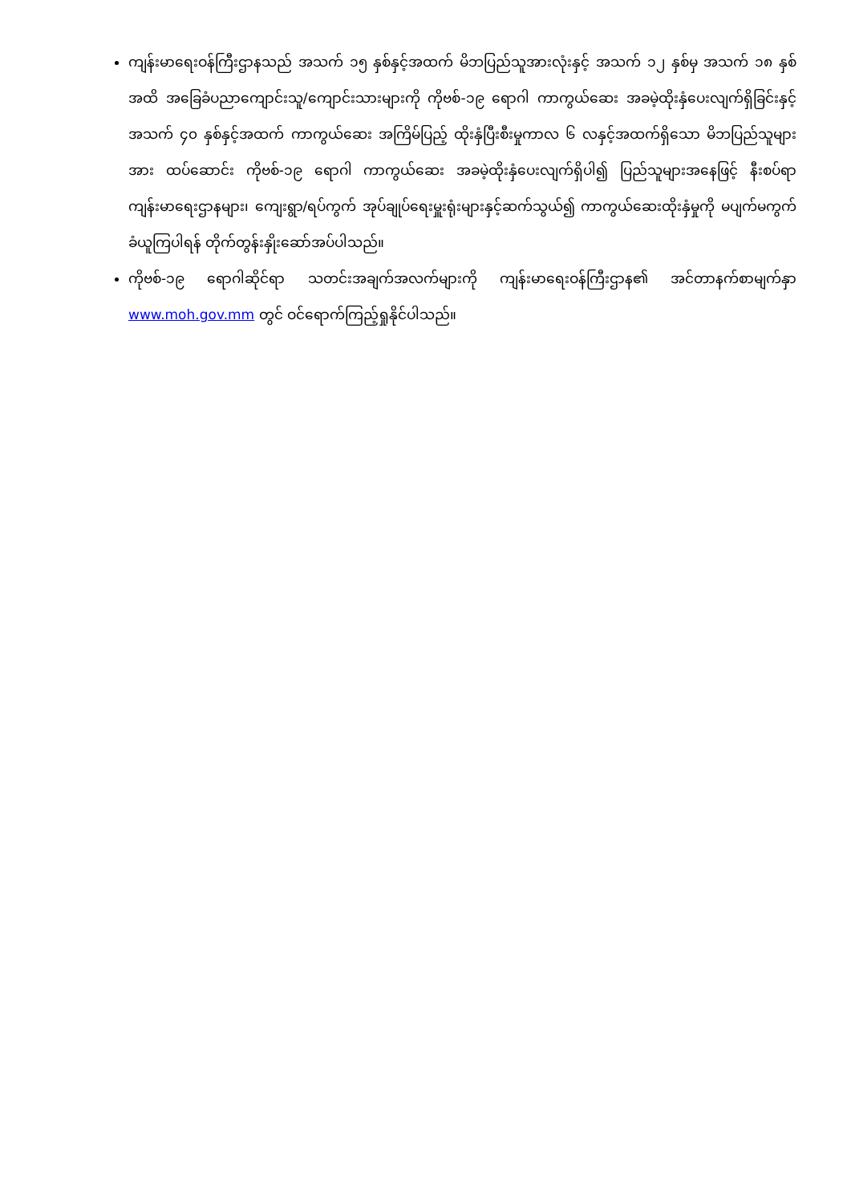ကျန်းမာရေးဝန်ကြီးဌာနသည် အသက် ၁၅ နှစ်နှင့်အထက် မိဘပြည်သူအားလုံးနှင့် အသက် ၁၂ နှစ်မှ အသက် ၁၈ နှစ်အထိ အခြေခံပညာကျောင်းသူ/ကျောင်းသားများကို ကိုဗစ်-၁၉ ရောဂါ ကာကွယ်ဆေး အခမဲ့ထိုးနှံပေးလျက်ရှိခြင်းနှင့် အသက် ၄၀ နှစ်နှင့်အထက် ကာကွယ်ဆေး အကြိမ်ပြည့် ထိုးနှံပြီးစီးမှုကာလ ၆ လနှင့်အထက်ရှိသော မိဘပြည်သူများအား ထပ်ဆောင်း ကိုဗစ်-၁၉ ရောဂါ ကာကွယ်ဆေး အခမဲ့ထိုးနှံပေးလျက်ရှိပါ၍ ပြည်သူများအနေဖြင့် နီးစပ်ရာကျန်းမာရေးဌာနများ၊ ကျေးရွာ/ရပ်ကွက် အုပ်ချုပ်ရေးမှူးရုံးများနှင့်ဆက်သွယ်၍ ကာကွယ်ဆေးထိုးနှံမှုကို မပျက်မကွက် ခံယူကြပါရန် တိုက်တွန်းနှိုးဆော်အပ်ပါသည်။
ကိုဗစ်-၁၉ ရောဂါဆိုင်ရာ သတင်းအချက်အလက်များကို ကျန်းမာရေးဝန်ကြီးဌာန၏ အင်တာနက်စာမျက်နှာ www.moh.gov.mm တွင် ဝင်ရောက်ကြည့်ရှုနိုင်ပါသည်။